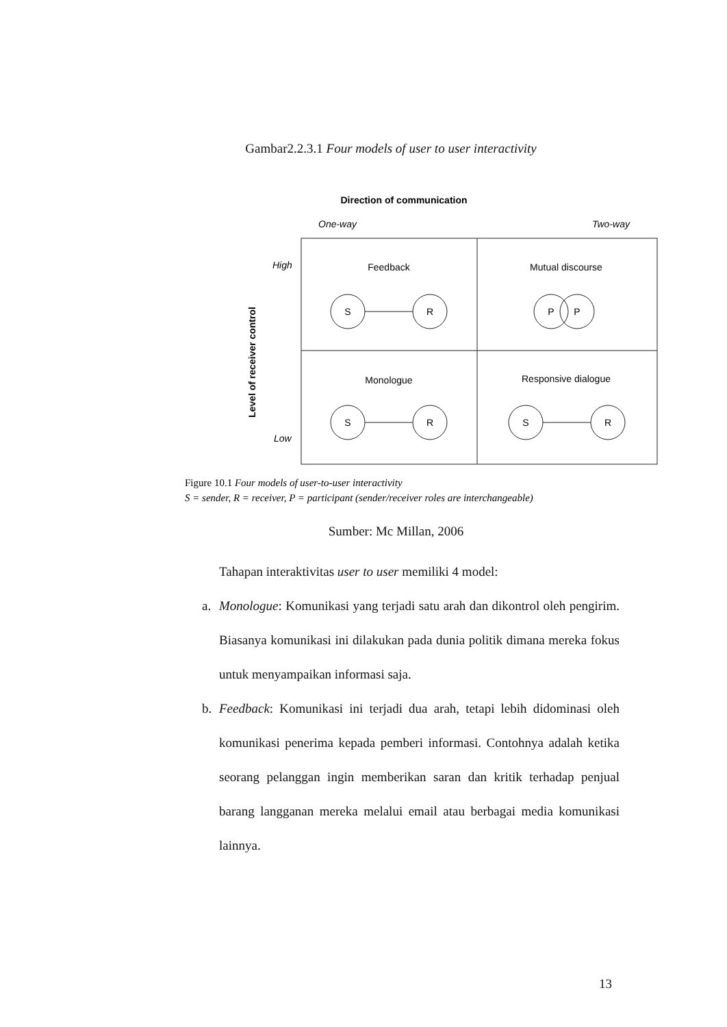Gambar2.2.3.1 Four models of user to user interactivity
Direction of communication
One-way
Two-way
High
Low
Level of receiver control
Feedback
Mutual discourse
Monologue
Responsive dialogue
S
R
P
P
S
R
S
R
Figure 10.1 Four models of user-to-user interactivity
S = sender, R = receiver, P = participant (sender/receiver roles are interchangeable)
Sumber: Mc Millan, 2006
Tahapan interaktivitas user to user memiliki 4 model:
a. Monologue: Komunikasi yang terjadi satu arah dan dikontrol oleh pengirim. Biasanya komunikasi ini dilakukan pada dunia politik dimana mereka fokus untuk menyampaikan informasi saja.
b. Feedback: Komunikasi ini terjadi dua arah, tetapi lebih didominasi oleh komunikasi penerima kepada pemberi informasi. Contohnya adalah ketika seorang pelanggan ingin memberikan saran dan kritik terhadap penjual barang langganan mereka melalui email atau berbagai media komunikasi lainnya.
13